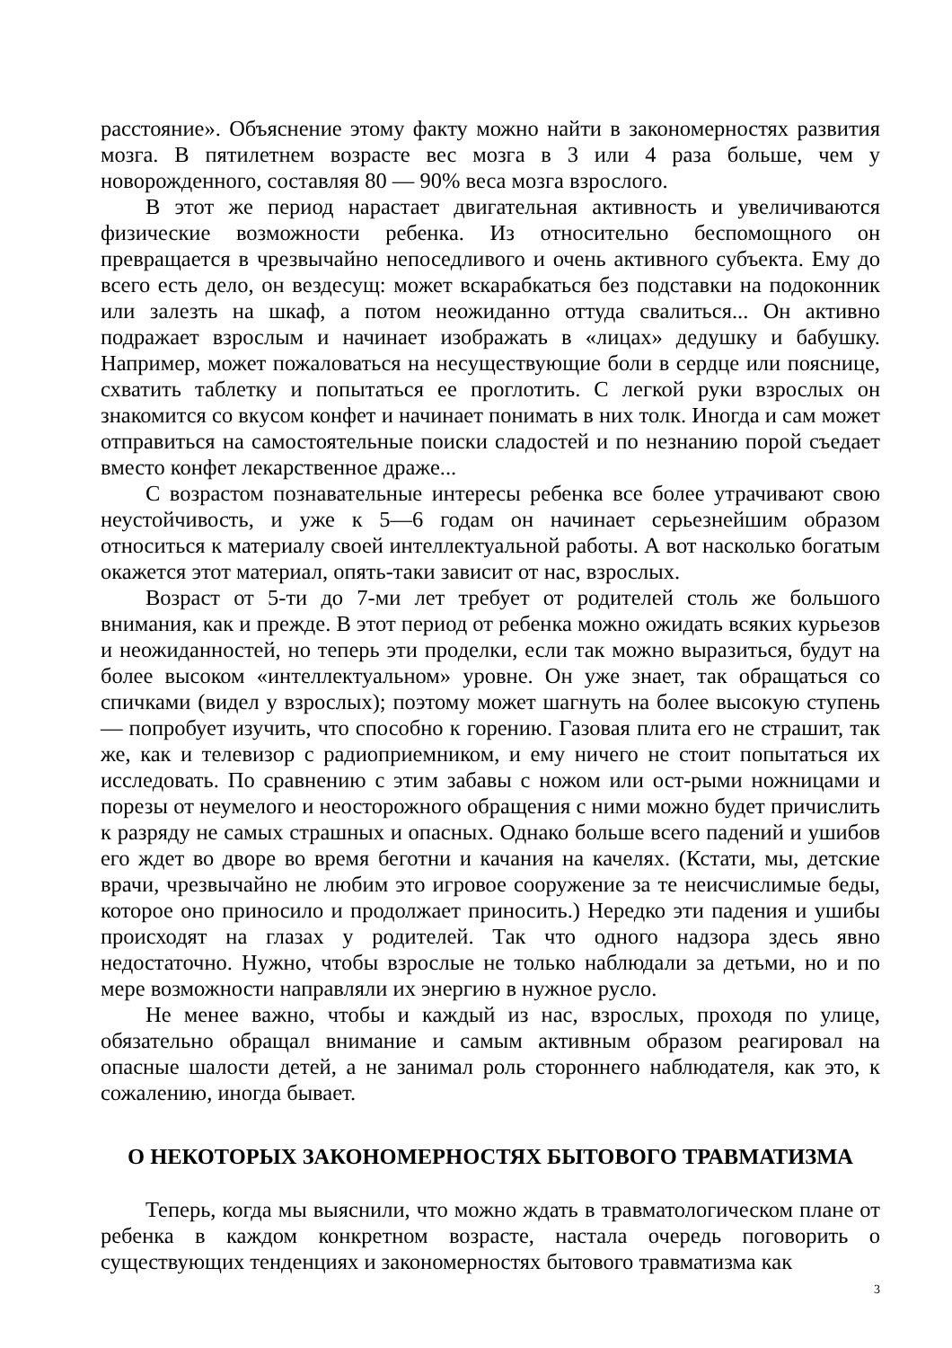расстояние». Объяснение этому факту можно найти в закономерностях развития мозга. В пятилетнем возрасте вес мозга в 3 или 4 раза больше, чем у новорожденного, составляя 80 — 90% веса мозга взрослого.
В этот же период нарастает двигательная активность и увеличиваются физические возможности ребенка. Из относительно беспомощного он превращается в чрезвычайно непоседливого и очень активного субъекта. Ему до всего есть дело, он вездесущ: может вскарабкаться без подставки на подоконник или залезть на шкаф, а потом неожиданно оттуда свалиться... Он активно подражает взрослым и начинает изображать в «лицах» дедушку и бабушку. Например, может пожаловаться на несуществующие боли в сердце или пояснице, схватить таблетку и попытаться ее проглотить. С легкой руки взрослых он знакомится со вкусом конфет и начинает понимать в них толк. Иногда и сам может отправиться на самостоятельные поиски сладостей и по незнанию порой съедает вместо конфет лекарственное драже...
С возрастом познавательные интересы ребенка все более утрачивают свою неустойчивость, и уже к 5—6 годам он начинает серьезнейшим образом относиться к материалу своей интеллектуальной работы. А вот насколько богатым окажется этот материал, опять-таки зависит от нас, взрослых.
Возраст от 5-ти до 7-ми лет требует от родителей столь же большого внимания, как и прежде. В этот период от ребенка можно ожидать всяких курьезов и неожиданностей, но теперь эти проделки, если так можно выразиться, будут на более высоком «интеллектуальном» уровне. Он уже знает, так обращаться со спичками (видел у взрослых); поэтому может шагнуть на более высокую ступень — попробует изучить, что способно к горению. Газовая плита его не страшит, так же, как и телевизор с радиоприемником, и ему ничего не стоит попытаться их исследовать. По сравнению с этим забавы с ножом или ост-рыми ножницами и порезы от неумелого и неосторожного обращения с ними можно будет причислить к разряду не самых страшных и опасных. Однако больше всего падений и ушибов его ждет во дворе во время беготни и качания на качелях. (Кстати, мы, детские врачи, чрезвычайно не любим это игровое сооружение за те неисчислимые беды, которое оно приносило и продолжает приносить.) Нередко эти падения и ушибы происходят на глазах у родителей. Так что одного надзора здесь явно недостаточно. Нужно, чтобы взрослые не только наблюдали за детьми, но и по мере возможности направляли их энергию в нужное русло.
Не менее важно, чтобы и каждый из нас, взрослых, проходя по улице, обязательно обращал внимание и самым активным образом реагировал на опасные шалости детей, а не занимал роль стороннего наблюдателя, как это, к сожалению, иногда бывает.
О НЕКОТОРЫХ ЗАКОНОМЕРНОСТЯХ БЫТОВОГО ТРАВМАТИЗМА
Теперь, когда мы выяснили, что можно ждать в травматологическом плане от ребенка в каждом конкретном возрасте, настала очередь поговорить о существующих тенденциях и закономерностях бытового травматизма как
3